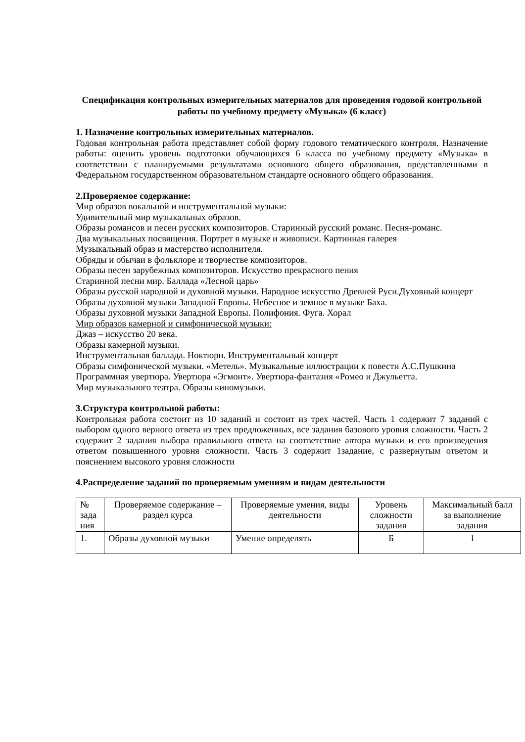Спецификация контрольных измерительных материалов для проведения годовой контрольной работы по учебному предмету «Музыка» (6 класс)
1. Назначение контрольных измерительных материалов.
Годовая контрольная работа представляет собой форму годового тематического контроля. Назначение работы: оценить уровень подготовки обучающихся 6 класса по учебному предмету «Музыка» в соответствии с планируемыми результатами основного общего образования, представленными в Федеральном государственном образовательном стандарте основного общего образования.
2.Проверяемое содержание:
Мир образов вокальной и инструментальной музыки:
Удивительный мир музыкальных образов.
Образы романсов и песен русских композиторов. Старинный русский романс. Песня-романс.
Два музыкальных посвящения. Портрет в музыке и живописи. Картинная галерея
Музыкальный образ и мастерство исполнителя.
Обряды и обычаи в фольклоре и творчестве композиторов.
Образы песен зарубежных композиторов. Искусство прекрасного пения
Старинной песни мир. Баллада «Лесной царь»
Образы русской народной и духовной музыки. Народное искусство Древней Руси.Духовный концерт
Образы духовной музыки Западной Европы. Небесное и земное в музыке Баха.
Образы духовной музыки Западной Европы. Полифония. Фуга. Хорал
Мир образов камерной и симфонической музыки:
Джаз – искусство 20 века.
Образы камерной музыки.
Инструментальная баллада. Ноктюрн. Инструментальный концерт
Образы симфонической музыки. «Метель». Музыкальные иллюстрации к повести А.С.Пушкина
Программная увертюра. Увертюра «Эгмонт». Увертюра-фантазия «Ромео и Джульетта.
Мир музыкального театра. Образы киномузыки.
3.Структура контрольной работы:
Контрольная работа состоит из 10 заданий и состоит из трех частей. Часть 1 содержит 7 заданий с выбором одного верного ответа из трех предложенных, все задания базового уровня сложности. Часть 2 содержит 2 задания выбора правильного ответа на соответствие автора музыки и его произведения ответом повышенного уровня сложности. Часть 3 содержит 1задание, с развернутым ответом и пояснением высокого уровня сложности
4.Распределение заданий по проверяемым умениям и видам деятельности
| № зада ния | Проверяемое содержание – раздел курса | Проверяемые умения, виды деятельности | Уровень сложности задания | Максимальный балл за выполнение задания |
| 1. | Образы духовной музыки | Умение определять | Б | 1 |